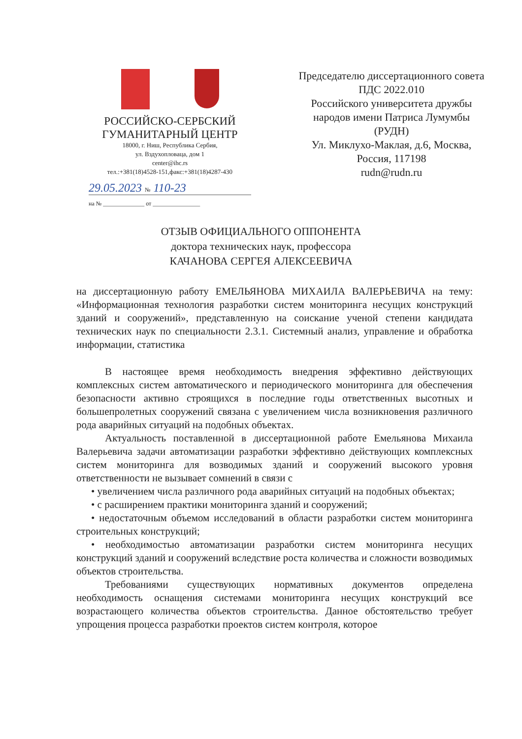РОССИЙСКО-СЕРБСКИЙ
ГУМАНИТАРНЫЙ ЦЕНТР
18000, г. Ниш, Республика Сербия,
ул. Вздухопловаца, дом 1
center@ihc.rs
тел.:+381(18)4528-151,факс:+381(18)4287-430
29.05.2023 № 110-23
на № ______________ от ________________
Председателю диссертационного совета
ПДС 2022.010
Российского университета дружбы
народов имени Патриса Лумумбы
(РУДН)
Ул. Миклухо-Маклая, д.6, Москва,
Россия, 117198
rudn@rudn.ru
ОТЗЫВ ОФИЦИАЛЬНОГО ОППОНЕНТА
доктора технических наук, профессора
КАЧАНОВА СЕРГЕЯ АЛЕКСЕЕВИЧА
на диссертационную работу ЕМЕЛЬЯНОВА МИХАИЛА ВАЛЕРЬЕВИЧА на тему: «Информационная технология разработки систем мониторинга несущих конструкций зданий и сооружений», представленную на соискание ученой степени кандидата технических наук по специальности 2.3.1. Системный анализ, управление и обработка информации, статистика
В настоящее время необходимость внедрения эффективно действующих комплексных систем автоматического и периодического мониторинга для обеспечения безопасности активно строящихся в последние годы ответственных высотных и большепролетных сооружений связана с увеличением числа возникновения различного рода аварийных ситуаций на подобных объектах.
Актуальность поставленной в диссертационной работе Емельянова Михаила Валерьевича задачи автоматизации разработки эффективно действующих комплексных систем мониторинга для возводимых зданий и сооружений высокого уровня ответственности не вызывает сомнений в связи с
• увеличением числа различного рода аварийных ситуаций на подобных объектах;
• с расширением практики мониторинга зданий и сооружений;
• недостаточным объемом исследований в области разработки систем мониторинга строительных конструкций;
• необходимостью автоматизации разработки систем мониторинга несущих конструкций зданий и сооружений вследствие роста количества и сложности возводимых объектов строительства.
Требованиями существующих нормативных документов определена необходимость оснащения системами мониторинга несущих конструкций все возрастающего количества объектов строительства. Данное обстоятельство требует упрощения процесса разработки проектов систем контроля, которое